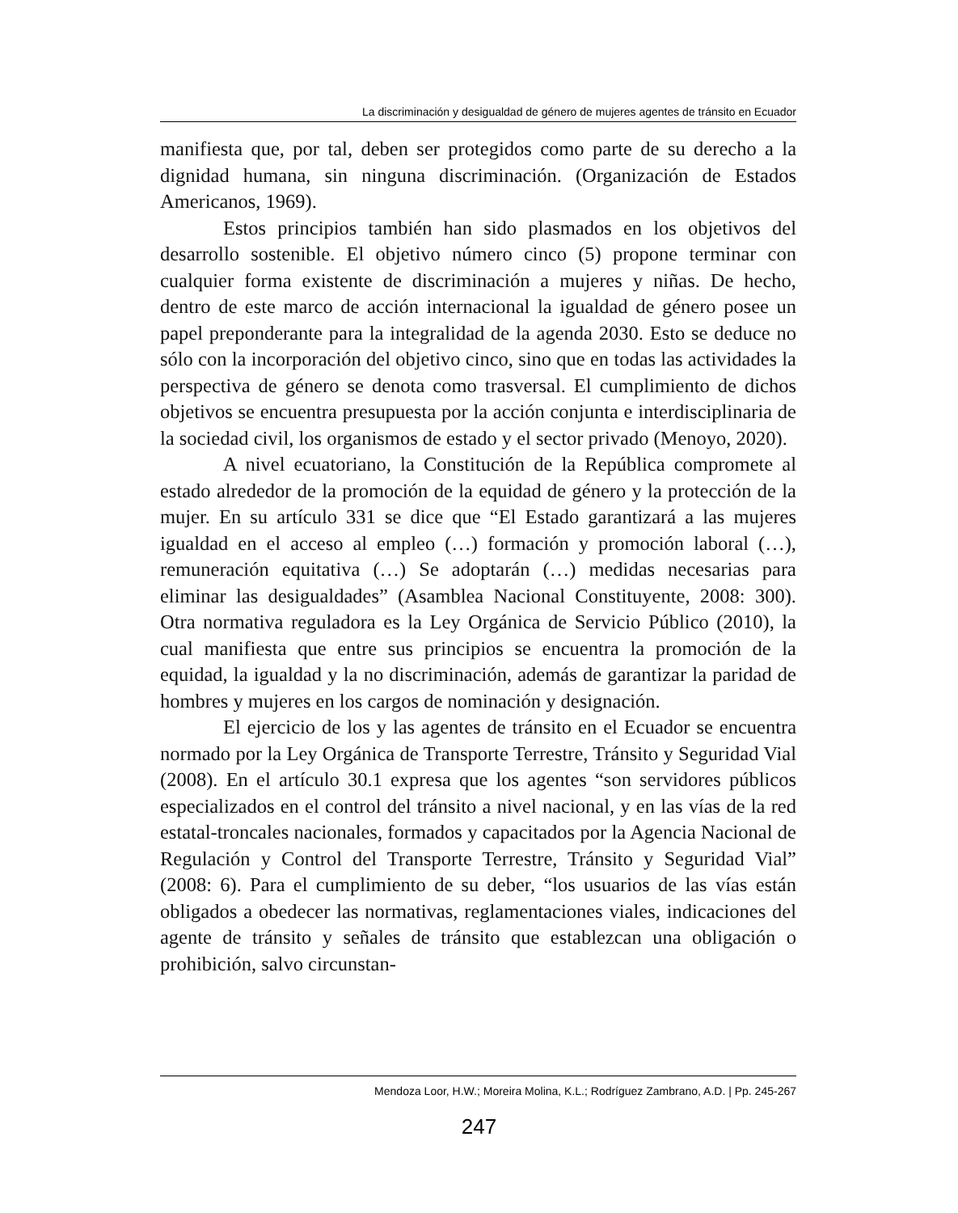La discriminación y desigualdad de género de mujeres agentes de tránsito en Ecuador
manifiesta que, por tal, deben ser protegidos como parte de su derecho a la dignidad humana, sin ninguna discriminación. (Organización de Estados Americanos, 1969).
Estos principios también han sido plasmados en los objetivos del desarrollo sostenible. El objetivo número cinco (5) propone terminar con cualquier forma existente de discriminación a mujeres y niñas. De hecho, dentro de este marco de acción internacional la igualdad de género posee un papel preponderante para la integralidad de la agenda 2030. Esto se deduce no sólo con la incorporación del objetivo cinco, sino que en todas las actividades la perspectiva de género se denota como trasversal. El cumplimiento de dichos objetivos se encuentra presupuesta por la acción conjunta e interdisciplinaria de la sociedad civil, los organismos de estado y el sector privado (Menoyo, 2020).
A nivel ecuatoriano, la Constitución de la República compromete al estado alrededor de la promoción de la equidad de género y la protección de la mujer. En su artículo 331 se dice que “El Estado garantizará a las mujeres igualdad en el acceso al empleo (…) formación y promoción laboral (…), remuneración equitativa (…) Se adoptarán (…) medidas necesarias para eliminar las desigualdades” (Asamblea Nacional Constituyente, 2008: 300). Otra normativa reguladora es la Ley Orgánica de Servicio Público (2010), la cual manifiesta que entre sus principios se encuentra la promoción de la equidad, la igualdad y la no discriminación, además de garantizar la paridad de hombres y mujeres en los cargos de nominación y designación.
El ejercicio de los y las agentes de tránsito en el Ecuador se encuentra normado por la Ley Orgánica de Transporte Terrestre, Tránsito y Seguridad Vial (2008). En el artículo 30.1 expresa que los agentes “son servidores públicos especializados en el control del tránsito a nivel nacional, y en las vías de la red estatal-troncales nacionales, formados y capacitados por la Agencia Nacional de Regulación y Control del Transporte Terrestre, Tránsito y Seguridad Vial” (2008: 6). Para el cumplimiento de su deber, “los usuarios de las vías están obligados a obedecer las normativas, reglamentaciones viales, indicaciones del agente de tránsito y señales de tránsito que establezcan una obligación o prohibición, salvo circunstan-
Mendoza Loor, H.W.; Moreira Molina, K.L.; Rodríguez Zambrano, A.D. | Pp. 245-267
247